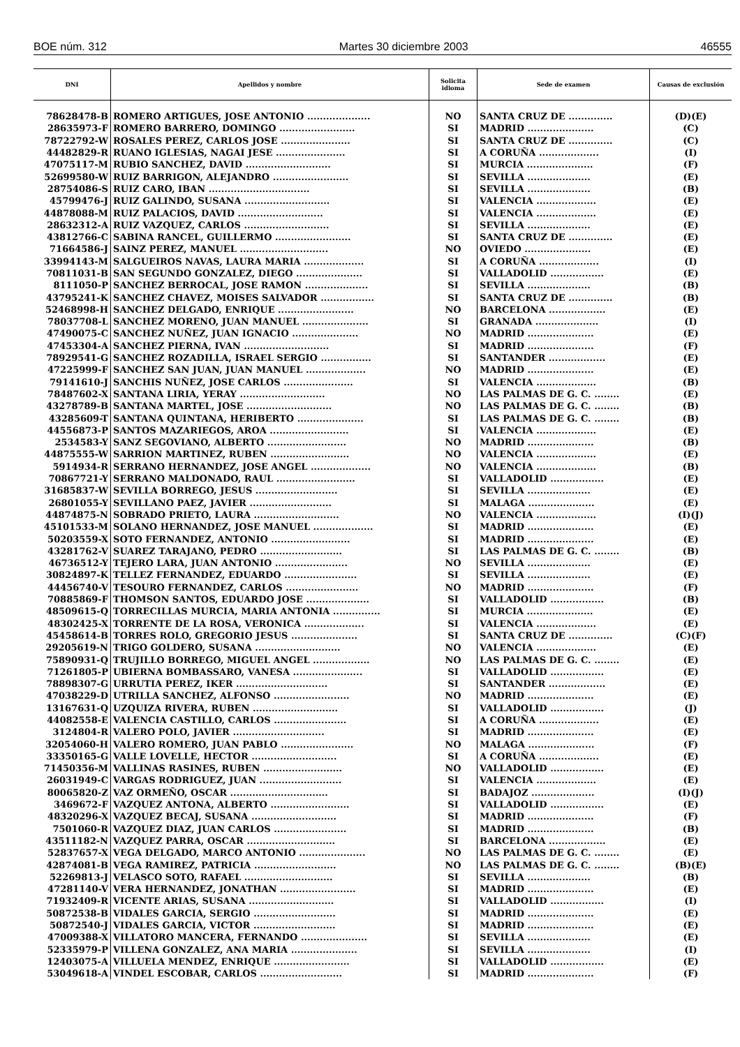BOE núm. 312 Martes 30 diciembre 2003 46555
| DNI | Apellidos y nombre | Solicita idioma | Sede de examen | Causas de exclusión |
| --- | --- | --- | --- | --- |
| 78628478-B | ROMERO ARTIGUES, JOSE ANTONIO .................... | NO | SANTA CRUZ DE .............. | (D)(E) |
| 28635973-F | ROMERO BARRERO, DOMINGO ........................ | SI | MADRID ..................... | (C) |
| 78722792-W | ROSALES PEREZ, CARLOS JOSE ...................... | SI | SANTA CRUZ DE .............. | (C) |
| 44482829-R | RUANO IGLESIAS, NAGAI JESE ...................... | SI | A CORUÑA ................... | (I) |
| 47075117-M | RUBIO SANCHEZ, DAVID ........................... | SI | MURCIA ..................... | (F) |
| 52699580-W | RUIZ BARRIGON, ALEJANDRO ........................ | SI | SEVILLA .................... | (E) |
| 28754086-S | RUIZ CARO, IBAN ................................ | SI | SEVILLA .................... | (B) |
| 45799476-J | RUIZ GALINDO, SUSANA ........................... | SI | VALENCIA ................... | (E) |
| 44878088-M | RUIZ PALACIOS, DAVID ........................... | SI | VALENCIA ................... | (E) |
| 28632312-A | RUIZ VAZQUEZ, CARLOS ........................... | SI | SEVILLA .................... | (E) |
| 43812766-C | SABINA RANCEL, GUILLERMO ........................ | SI | SANTA CRUZ DE .............. | (E) |
| 71664586-J | SAINZ PEREZ, MANUEL ............................ | NO | OVIEDO ..................... | (E) |
| 33994143-M | SALGUEIROS NAVAS, LAURA MARIA ................... | SI | A CORUÑA ................... | (I) |
| 70811031-B | SAN SEGUNDO GONZALEZ, DIEGO ..................... | SI | VALLADOLID ................. | (E) |
| 8111050-P | SANCHEZ BERROCAL, JOSE RAMON .................... | SI | SEVILLA .................... | (B) |
| 43795241-K | SANCHEZ CHAVEZ, MOISES SALVADOR ................. | SI | SANTA CRUZ DE .............. | (B) |
| 52468998-H | SANCHEZ DELGADO, ENRIQUE ........................ | NO | BARCELONA .................. | (E) |
| 78037708-L | SANCHEZ MORENO, JUAN MANUEL ..................... | SI | GRANADA .................... | (I) |
| 47490075-C | SANCHEZ NUÑEZ, JUAN IGNACIO ..................... | NO | MADRID ..................... | (E) |
| 47453304-A | SANCHEZ PIERNA, IVAN ........................... | SI | MADRID ..................... | (F) |
| 78929541-G | SANCHEZ ROZADILLA, ISRAEL SERGIO ................ | SI | SANTANDER .................. | (E) |
| 47225999-F | SANCHEZ SAN JUAN, JUAN MANUEL ................... | NO | MADRID ..................... | (E) |
| 79141610-J | SANCHIS NUÑEZ, JOSE CARLOS ...................... | SI | VALENCIA ................... | (B) |
| 78487602-X | SANTANA LIRIA, YERAY ........................... | NO | LAS PALMAS DE G. C. ........ | (E) |
| 43278789-B | SANTANA MARTEL, JOSE ........................... | NO | LAS PALMAS DE G. C. ........ | (B) |
| 43285609-T | SANTANA QUINTANA, HERIBERTO ..................... | SI | LAS PALMAS DE G. C. ........ | (B) |
| 44556873-P | SANTOS MAZARIEGOS, AROA ......................... | SI | VALENCIA ................... | (E) |
| 2534583-Y | SANZ SEGOVIANO, ALBERTO ......................... | NO | MADRID ..................... | (B) |
| 44875555-W | SARRION MARTINEZ, RUBEN ......................... | NO | VALENCIA ................... | (E) |
| 5914934-R | SERRANO HERNANDEZ, JOSE ANGEL ................... | NO | VALENCIA ................... | (B) |
| 70867721-Y | SERRANO MALDONADO, RAUL ......................... | SI | VALLADOLID ................. | (E) |
| 31685837-W | SEVILLA BORREGO, JESUS .......................... | SI | SEVILLA .................... | (E) |
| 26801055-Y | SEVILLANO PAEZ, JAVIER .......................... | SI | MALAGA ..................... | (E) |
| 44874875-N | SOBRADO PRIETO, LAURA ........................... | NO | VALENCIA ................... | (I)(J) |
| 45101533-M | SOLANO HERNANDEZ, JOSE MANUEL ................... | SI | MADRID ..................... | (E) |
| 50203559-X | SOTO FERNANDEZ, ANTONIO ......................... | SI | MADRID ..................... | (E) |
| 43281762-V | SUAREZ TARAJANO, PEDRO .......................... | SI | LAS PALMAS DE G. C. ........ | (B) |
| 46736512-Y | TEJERO LARA, JUAN ANTONIO ....................... | NO | SEVILLA .................... | (E) |
| 30824897-K | TELLEZ FERNANDEZ, EDUARDO ....................... | SI | SEVILLA .................... | (E) |
| 44456740-V | TESOURO FERNANDEZ, CARLOS ....................... | NO | MADRID ..................... | (F) |
| 70885869-F | THOMSON SANTOS, EDUARDO JOSE .................... | SI | VALLADOLID ................. | (B) |
| 48509615-Q | TORRECILLAS MURCIA, MARIA ANTONIA ............... | SI | MURCIA ..................... | (E) |
| 48302425-X | TORRENTE DE LA ROSA, VERONICA ................... | SI | VALENCIA ................... | (E) |
| 45458614-B | TORRES ROLO, GREGORIO JESUS ..................... | SI | SANTA CRUZ DE .............. | (C)(F) |
| 29205619-N | TRIGO GOLDERO, SUSANA ........................... | NO | VALENCIA ................... | (E) |
| 75890931-Q | TRUJILLO BORREGO, MIGUEL ANGEL .................. | NO | LAS PALMAS DE G. C. ........ | (E) |
| 71261805-P | UBIERNA BOMBASSARO, VANESA ...................... | SI | VALLADOLID ................. | (E) |
| 78898307-G | URRUTIA PEREZ, IKER ............................. | SI | SANTANDER .................. | (E) |
| 47038229-D | UTRILLA SANCHEZ, ALFONSO ........................ | NO | MADRID ..................... | (E) |
| 13167631-Q | UZQUIZA RIVERA, RUBEN ........................... | SI | VALLADOLID ................. | (J) |
| 44082558-E | VALENCIA CASTILLO, CARLOS ....................... | SI | A CORUÑA ................... | (E) |
| 3124804-R | VALERO POLO, JAVIER ............................. | SI | MADRID ..................... | (E) |
| 32054060-H | VALERO ROMERO, JUAN PABLO ....................... | NO | MALAGA ..................... | (F) |
| 33350165-G | VALLE LOVELLE, HECTOR ........................... | SI | A CORUÑA ................... | (E) |
| 71450356-M | VALLINAS RASINES, RUBEN ......................... | NO | VALLADOLID ................. | (E) |
| 26031949-C | VARGAS RODRIGUEZ, JUAN .......................... | SI | VALENCIA ................... | (E) |
| 80065820-Z | VAZ ORMEÑO, OSCAR ............................... | SI | BADAJOZ .................... | (I)(J) |
| 3469672-F | VAZQUEZ ANTONA, ALBERTO ......................... | SI | VALLADOLID ................. | (E) |
| 48320296-X | VAZQUEZ BECAJ, SUSANA ........................... | SI | MADRID ..................... | (F) |
| 7501060-R | VAZQUEZ DIAZ, JUAN CARLOS ....................... | SI | MADRID ..................... | (B) |
| 43511182-N | VAZQUEZ PARRA, OSCAR ............................ | SI | BARCELONA .................. | (E) |
| 52837657-X | VEGA DELGADO, MARCO ANTONIO ..................... | NO | LAS PALMAS DE G. C. ........ | (E) |
| 42874081-B | VEGA RAMIREZ, PATRICIA .......................... | NO | LAS PALMAS DE G. C. ........ | (B)(E) |
| 52269813-J | VELASCO SOTO, RAFAEL ............................ | SI | SEVILLA .................... | (B) |
| 47281140-V | VERA HERNANDEZ, JONATHAN ........................ | SI | MADRID ..................... | (E) |
| 71932409-R | VICENTE ARIAS, SUSANA ........................... | SI | VALLADOLID ................. | (I) |
| 50872538-B | VIDALES GARCIA, SERGIO .......................... | SI | MADRID ..................... | (E) |
| 50872540-J | VIDALES GARCIA, VICTOR .......................... | SI | MADRID ..................... | (E) |
| 47009388-X | VILLATORO MANCERA, FERNANDO ..................... | SI | SEVILLA .................... | (E) |
| 52335979-P | VILLENA GONZALEZ, ANA MARIA ..................... | SI | SEVILLA .................... | (I) |
| 12403075-A | VILLUELA MENDEZ, ENRIQUE ........................ | SI | VALLADOLID ................. | (E) |
| 53049618-A | VINDEL ESCOBAR, CARLOS .......................... | SI | MADRID ..................... | (F) |